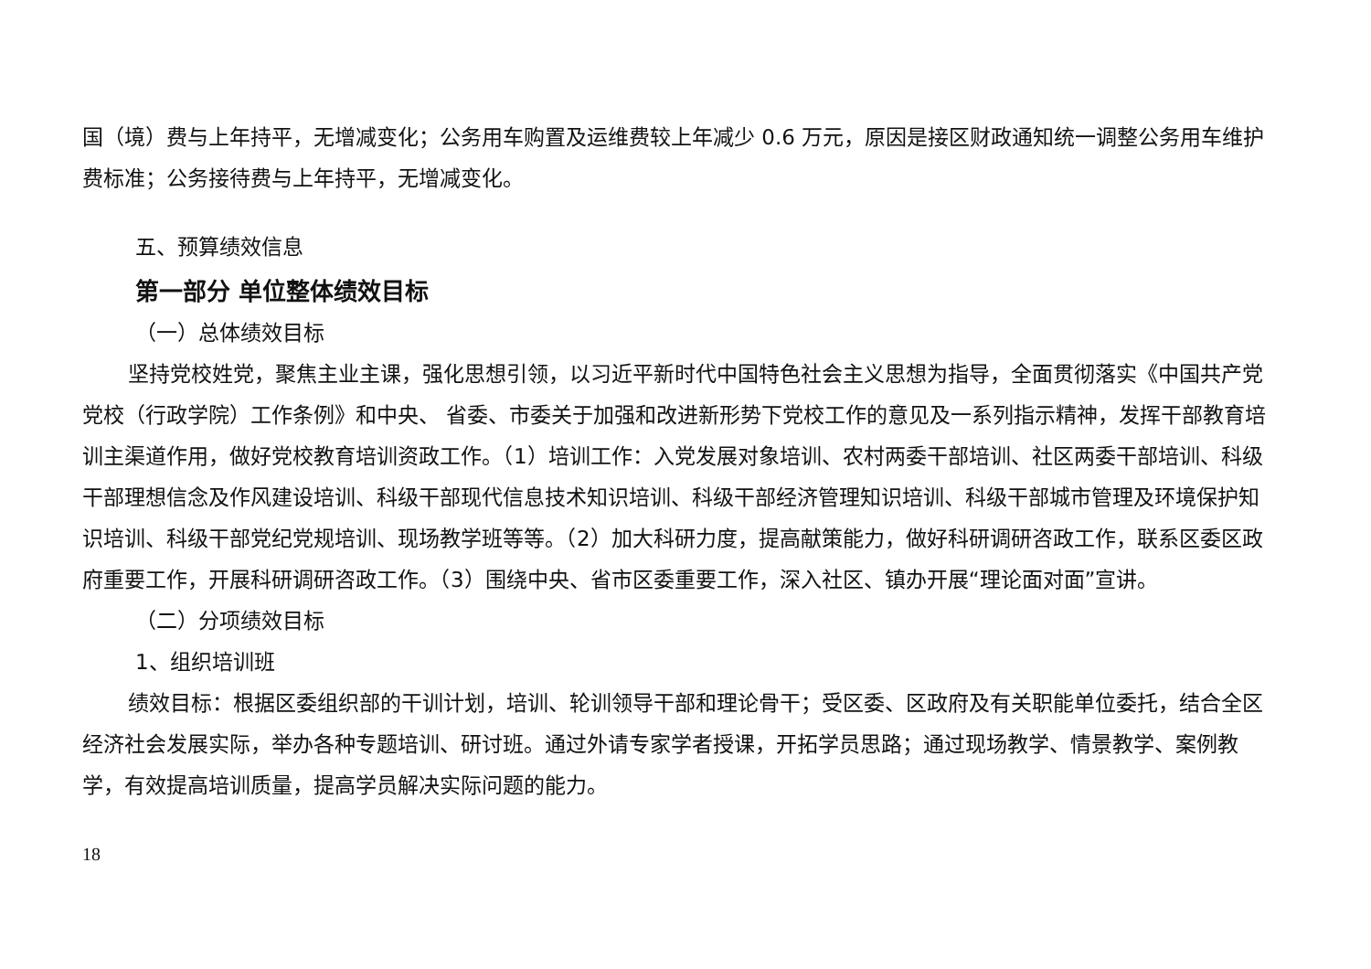国（境）费与上年持平，无增减变化；公务用车购置及运维费较上年减少 0.6 万元，原因是接区财政通知统一调整公务用车维护费标准；公务接待费与上年持平，无增减变化。
五、预算绩效信息
第一部分 单位整体绩效目标
（一）总体绩效目标
坚持党校姓党，聚焦主业主课，强化思想引领，以习近平新时代中国特色社会主义思想为指导，全面贯彻落实《中国共产党党校（行政学院）工作条例》和中央、 省委、市委关于加强和改进新形势下党校工作的意见及一系列指示精神，发挥干部教育培训主渠道作用，做好党校教育培训资政工作。（1）培训工作：入党发展对象培训、农村两委干部培训、社区两委干部培训、科级干部理想信念及作风建设培训、科级干部现代信息技术知识培训、科级干部经济管理知识培训、科级干部城市管理及环境保护知识培训、科级干部党纪党规培训、现场教学班等等。（2）加大科研力度，提高献策能力，做好科研调研咨政工作，联系区委区政府重要工作，开展科研调研咨政工作。（3）围绕中央、省市区委重要工作，深入社区、镇办开展“理论面对面”宣讲。
（二）分项绩效目标
1、组织培训班
绩效目标：根据区委组织部的干训计划，培训、轮训领导干部和理论骨干；受区委、区政府及有关职能单位委托，结合全区经济社会发展实际，举办各种专题培训、研讨班。通过外请专家学者授课，开拓学员思路；通过现场教学、情景教学、案例教学，有效提高培训质量，提高学员解决实际问题的能力。
18